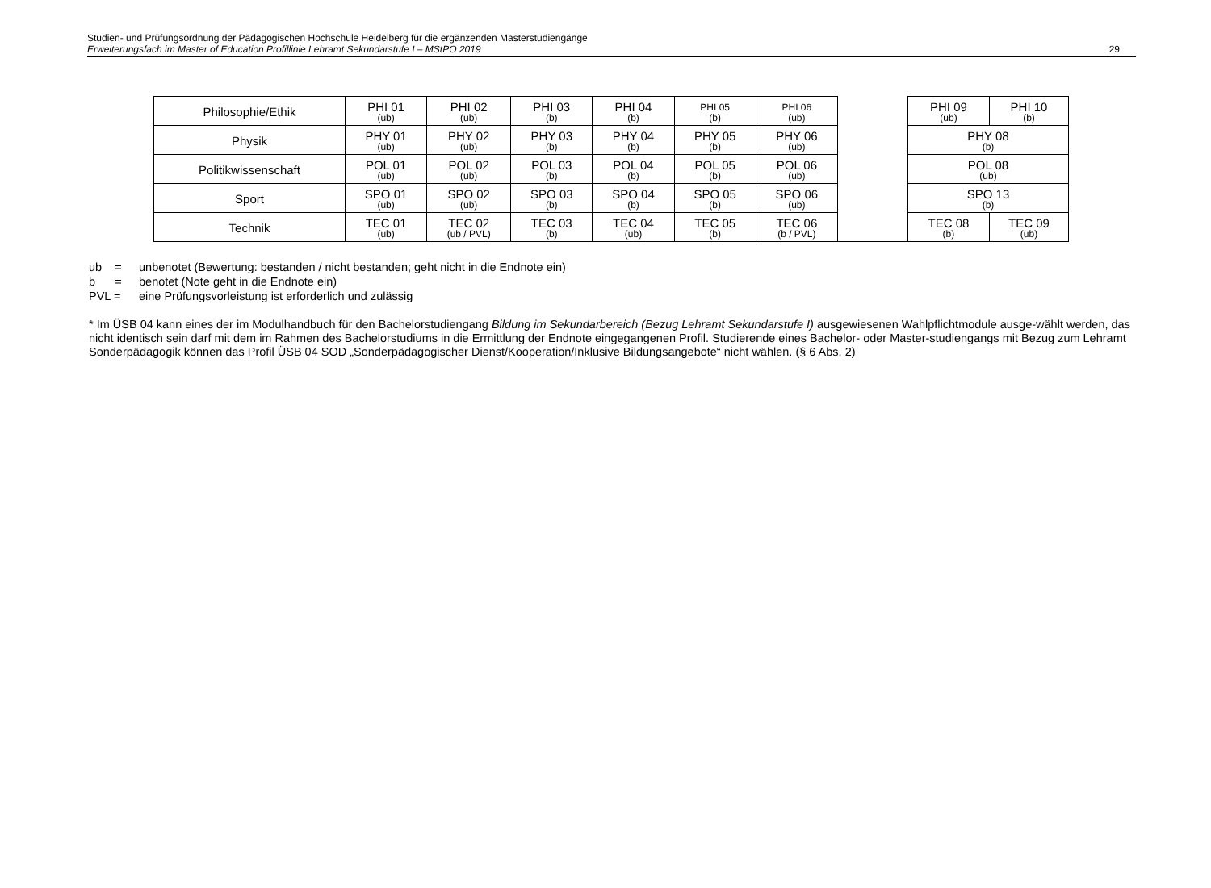Studien- und Prüfungsordnung der Pädagogischen Hochschule Heidelberg für die ergänzenden Masterstudiengänge
Erweiterungsfach im Master of Education Profillinie Lehramt Sekundarstufe I – MStPO 2019
29
| Philosophie/Ethik | PHI 01 (ub) | PHI 02 (ub) | PHI 03 (b) | PHI 04 (b) | PHI 05 (b) | PHI 06 (ub) | | PHI 09 (ub) | PHI 10 (b) |
| Physik | PHY 01 (ub) | PHY 02 (ub) | PHY 03 (b) | PHY 04 (b) | PHY 05 (b) | PHY 06 (ub) | | PHY 08 (b) | |
| Politikwissenschaft | POL 01 (ub) | POL 02 (ub) | POL 03 (b) | POL 04 (b) | POL 05 (b) | POL 06 (ub) | | POL 08 (ub) | |
| Sport | SPO 01 (ub) | SPO 02 (ub) | SPO 03 (b) | SPO 04 (b) | SPO 05 (b) | SPO 06 (ub) | | SPO 13 (b) | |
| Technik | TEC 01 (ub) | TEC 02 (ub / PVL) | TEC 03 (b) | TEC 04 (ub) | TEC 05 (b) | TEC 06 (b / PVL) | | TEC 08 (b) | TEC 09 (ub) |
ub = unbenotet (Bewertung: bestanden / nicht bestanden; geht nicht in die Endnote ein)
b = benotet (Note geht in die Endnote ein)
PVL = eine Prüfungsvorleistung ist erforderlich und zulässig
* Im ÜSB 04 kann eines der im Modulhandbuch für den Bachelorstudiengang Bildung im Sekundarbereich (Bezug Lehramt Sekundarstufe I) ausgewiesenen Wahlpflichtmodule ausge-wählt werden, das nicht identisch sein darf mit dem im Rahmen des Bachelorstudiums in die Ermittlung der Endnote eingegangenen Profil. Studierende eines Bachelor- oder Master-studiengangs mit Bezug zum Lehramt Sonderpädagogik können das Profil ÜSB 04 SOD „Sonderpädagogischer Dienst/Kooperation/Inklusive Bildungsangebote“ nicht wählen. (§ 6 Abs. 2)